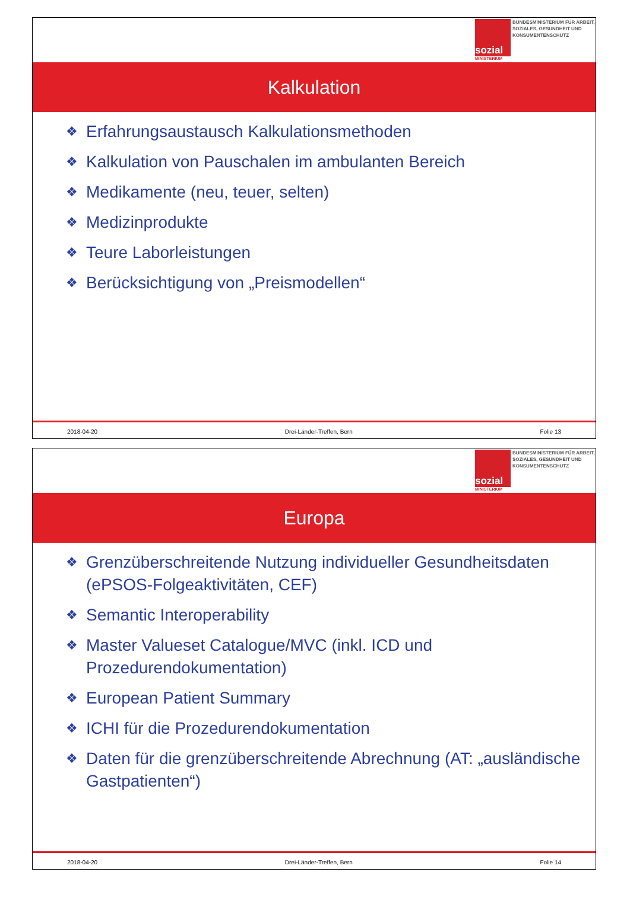sozial
MINISTERIUM
BUNDESMINISTERIUM FÜR ARBEIT, SOZIALES, GESUNDHEIT UND KONSUMENTENSCHUTZ
Kalkulation
❖ Erfahrungsaustausch Kalkulationsmethoden
❖ Kalkulation von Pauschalen im ambulanten Bereich
❖ Medikamente (neu, teuer, selten)
❖ Medizinprodukte
❖ Teure Laborleistungen
❖ Berücksichtigung von „Preismodellen“
2018-04-20 Drei-Länder-Treffen, Bern Folie 13
sozial
MINISTERIUM
BUNDESMINISTERIUM FÜR ARBEIT, SOZIALES, GESUNDHEIT UND KONSUMENTENSCHUTZ
Europa
❖ Grenzüberschreitende Nutzung individueller Gesundheitsdaten (ePSOS-Folgeaktivitäten, CEF)
❖ Semantic Interoperability
❖ Master Valueset Catalogue/MVC (inkl. ICD und Prozedurendokumentation)
❖ European Patient Summary
❖ ICHI für die Prozedurendokumentation
❖ Daten für die grenzüberschreitende Abrechnung (AT: „ausländische Gastpatienten“)
2018-04-20 Drei-Länder-Treffen, Bern Folie 14